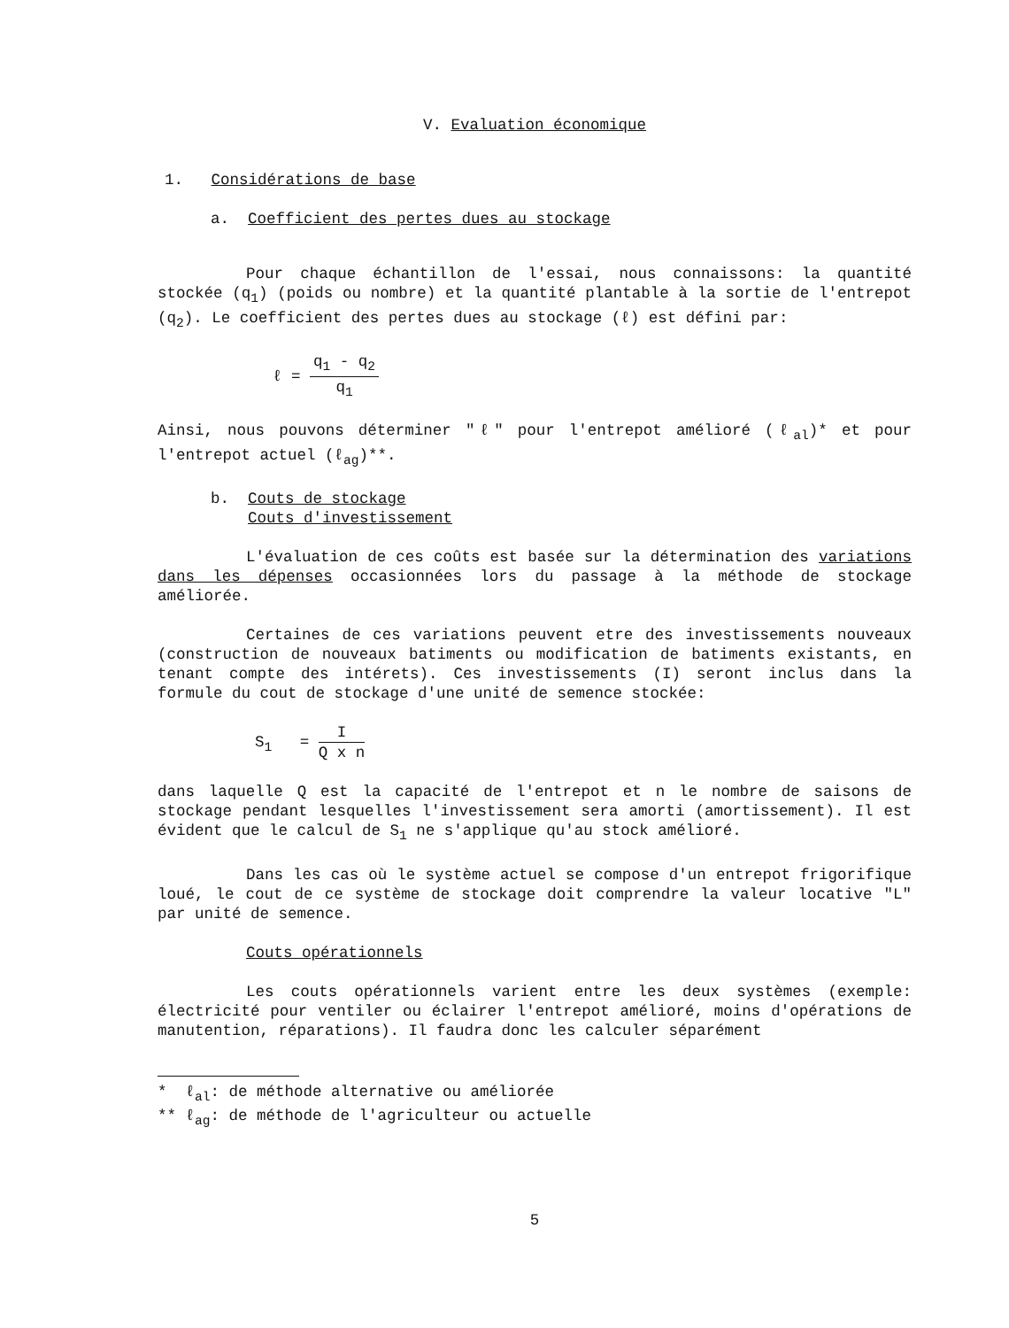V. Evaluation économique
1. Considérations de base
a. Coefficient des pertes dues au stockage
Pour chaque échantillon de l'essai, nous connaissons: la quantité stockée (q<sub>1</sub>) (poids ou nombre) et la quantité plantable à la sortie de l'entrepot (q<sub>2</sub>). Le coefficient des pertes dues au stockage (ℓ) est défini par:
ℓ = q<sub>1</sub> - q<sub>2</sub> q<sub>1</sub>
Ainsi, nous pouvons déterminer "ℓ" pour l'entrepot amélioré (ℓ<sub>al</sub>)* et pour l'entrepot actuel (ℓ<sub>ag</sub>)**.
b. Couts de stockage
Couts d'investissement
L'évaluation de ces coûts est basée sur la détermination des variations dans les dépenses occasionnées lors du passage à la méthode de stockage améliorée.
Certaines de ces variations peuvent etre des investissements nouveaux (construction de nouveaux batiments ou modification de batiments existants, en tenant compte des intérets). Ces investissements (I) seront inclus dans la formule du cout de stockage d'une unité de semence stockée:
S<sub>1</sub> = I Q x n
dans laquelle Q est la capacité de l'entrepot et n le nombre de saisons de stockage pendant lesquelles l'investissement sera amorti (amortissement). Il est évident que le calcul de S<sub>1</sub> ne s'applique qu'au stock amélioré.
Dans les cas où le système actuel se compose d'un entrepot frigorifique loué, le cout de ce système de stockage doit comprendre la valeur locative "L" par unité de semence.
Couts opérationnels
Les couts opérationnels varient entre les deux systèmes (exemple: électricité pour ventiler ou éclairer l'entrepot amélioré, moins d'opérations de manutention, réparations). Il faudra donc les calculer séparément
* ℓ<sub>al</sub>: de méthode alternative ou améliorée
** ℓ<sub>ag</sub>: de méthode de l'agriculteur ou actuelle
5